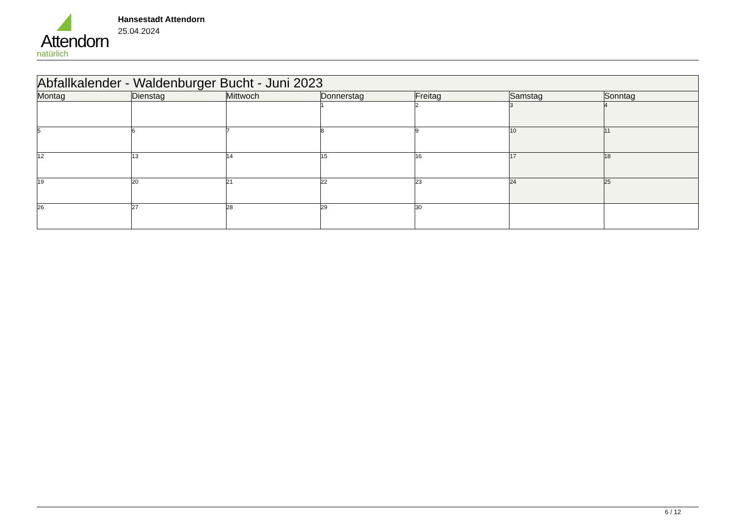Attendorn
natürlich
Hansestadt Attendorn
25.04.2024
| Abfallkalender - Waldenburger Bucht - Juni 2023 | | | | | | |
| --- | --- | --- | --- | --- | --- | --- |
| Montag | Dienstag | Mittwoch | Donnerstag | Freitag | Samstag | Sonntag |
| | | | 1 | 2 | 3 | 4 |
| 5 | 6 | 7 | 8 | 9 | 10 | 11 |
| 12 | 13 | 14 | 15 | 16 | 17 | 18 |
| 19 | 20 | 21 | 22 | 23 | 24 | 25 |
| 26 | 27 | 28 | 29 | 30 | | |
6 / 12